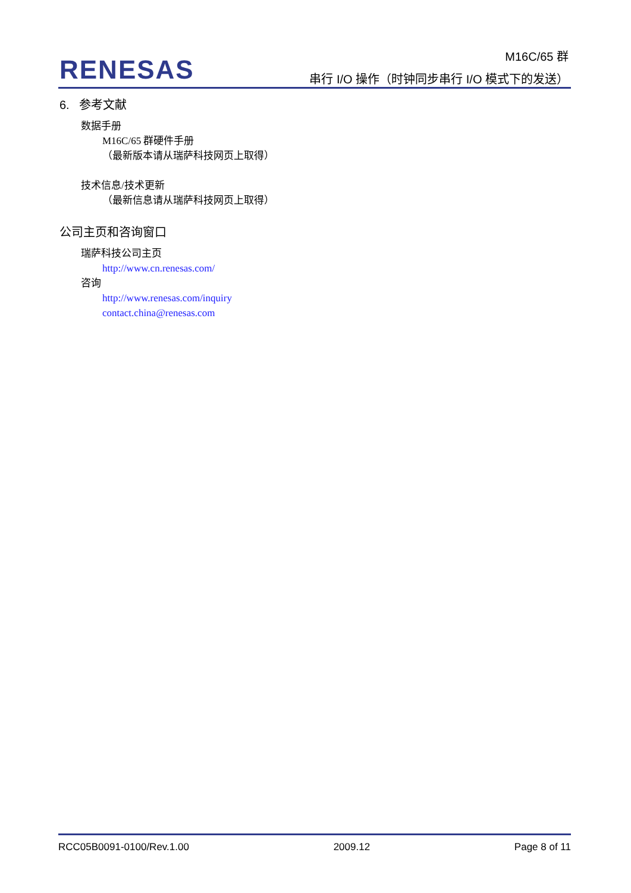RENESAS
M16C/65 群
串行 I/O 操作（时钟同步串行 I/O 模式下的发送）
6. 参考文献
数据手册
M16C/65 群硬件手册
（最新版本请从瑞萨科技网页上取得）
技术信息/技术更新
（最新信息请从瑞萨科技网页上取得）
公司主页和咨询窗口
瑞萨科技公司主页
http://www.cn.renesas.com/
咨询
http://www.renesas.com/inquiry
contact.china@renesas.com
RCC05B0091-0100/Rev.1.00 2009.12 Page 8 of 11